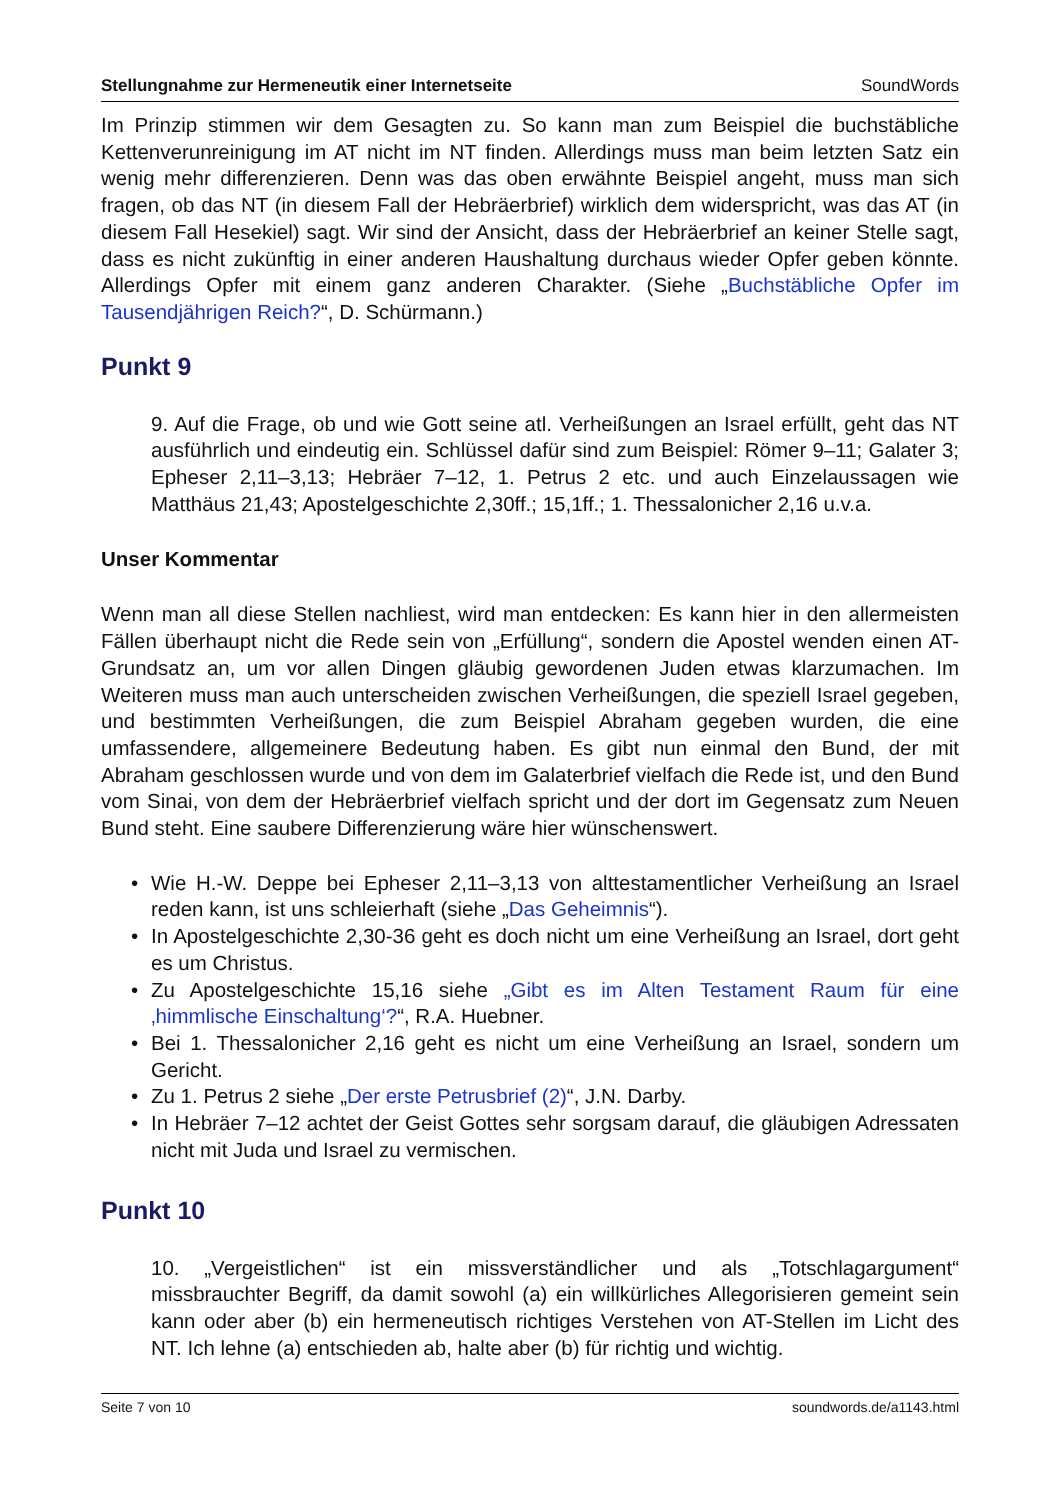Stellungnahme zur Hermeneutik einer Internetseite SoundWords
Im Prinzip stimmen wir dem Gesagten zu. So kann man zum Beispiel die buchstäbliche Kettenverunreinigung im AT nicht im NT finden. Allerdings muss man beim letzten Satz ein wenig mehr differenzieren. Denn was das oben erwähnte Beispiel angeht, muss man sich fragen, ob das NT (in diesem Fall der Hebräerbrief) wirklich dem widerspricht, was das AT (in diesem Fall Hesekiel) sagt. Wir sind der Ansicht, dass der Hebräerbrief an keiner Stelle sagt, dass es nicht zukünftig in einer anderen Haushaltung durchaus wieder Opfer geben könnte. Allerdings Opfer mit einem ganz anderen Charakter. (Siehe „Buchstäbliche Opfer im Tausendjährigen Reich?“, D. Schürmann.)
Punkt 9
9. Auf die Frage, ob und wie Gott seine atl. Verheißungen an Israel erfüllt, geht das NT ausführlich und eindeutig ein. Schlüssel dafür sind zum Beispiel: Römer 9–11; Galater 3; Epheser 2,11–3,13; Hebräer 7–12, 1. Petrus 2 etc. und auch Einzelaussagen wie Matthäus 21,43; Apostelgeschichte 2,30ff.; 15,1ff.; 1. Thessalonicher 2,16 u.v.a.
Unser Kommentar
Wenn man all diese Stellen nachliest, wird man entdecken: Es kann hier in den allermeisten Fällen überhaupt nicht die Rede sein von „Erfüllung“, sondern die Apostel wenden einen AT-Grundsatz an, um vor allen Dingen gläubig gewordenen Juden etwas klarzumachen. Im Weiteren muss man auch unterscheiden zwischen Verheißungen, die speziell Israel gegeben, und bestimmten Verheißungen, die zum Beispiel Abraham gegeben wurden, die eine umfassendere, allgemeinere Bedeutung haben. Es gibt nun einmal den Bund, der mit Abraham geschlossen wurde und von dem im Galaterbrief vielfach die Rede ist, und den Bund vom Sinai, von dem der Hebräerbrief vielfach spricht und der dort im Gegensatz zum Neuen Bund steht. Eine saubere Differenzierung wäre hier wünschenswert.
• Wie H.-W. Deppe bei Epheser 2,11–3,13 von alttestamentlicher Verheißung an Israel reden kann, ist uns schleierhaft (siehe „Das Geheimnis“).
• In Apostelgeschichte 2,30-36 geht es doch nicht um eine Verheißung an Israel, dort geht es um Christus.
• Zu Apostelgeschichte 15,16 siehe „Gibt es im Alten Testament Raum für eine ‚himmlische Einschaltung‘?“, R.A. Huebner.
• Bei 1. Thessalonicher 2,16 geht es nicht um eine Verheißung an Israel, sondern um Gericht.
• Zu 1. Petrus 2 siehe „Der erste Petrusbrief (2)“, J.N. Darby.
• In Hebräer 7–12 achtet der Geist Gottes sehr sorgsam darauf, die gläubigen Adressaten nicht mit Juda und Israel zu vermischen.
Punkt 10
10. „Vergeistlichen“ ist ein missverständlicher und als „Totschlagargument“ missbrauchter Begriff, da damit sowohl (a) ein willkürliches Allegorisieren gemeint sein kann oder aber (b) ein hermeneutisch richtiges Verstehen von AT-Stellen im Licht des NT. Ich lehne (a) entschieden ab, halte aber (b) für richtig und wichtig.
Seite 7 von 10 soundwords.de/a1143.html